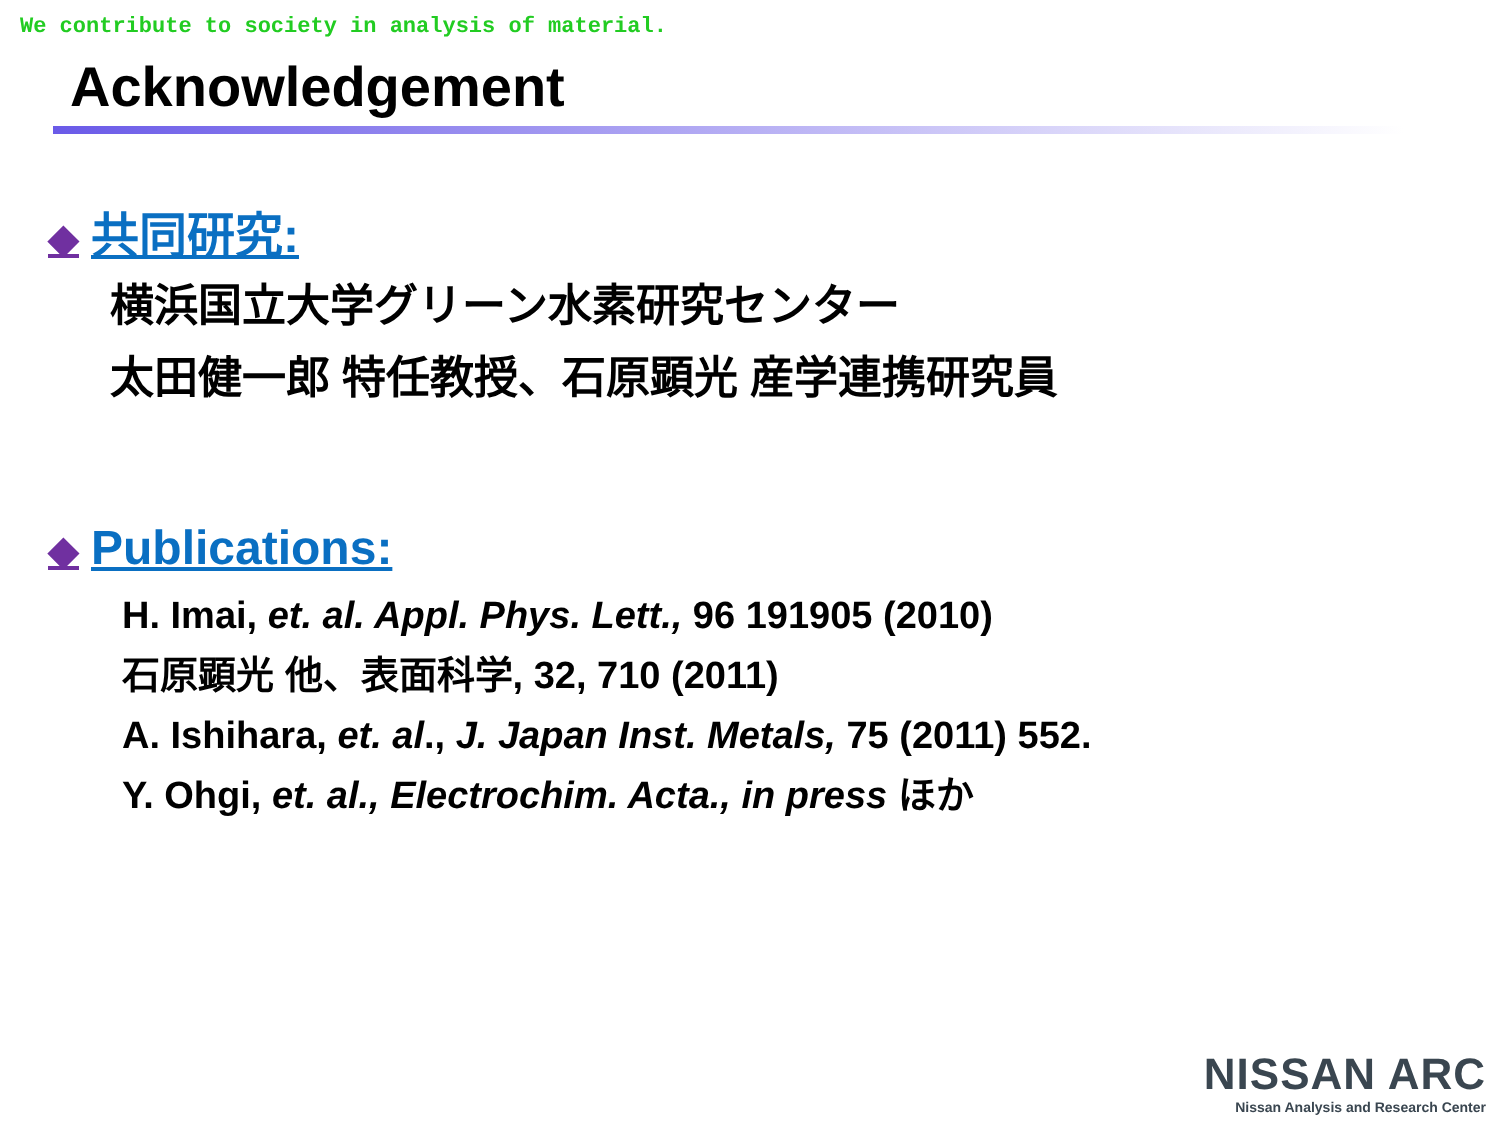We contribute to society in analysis of material.
Acknowledgement
◆ 共同研究:
横浜国立大学グリーン水素研究センター
太田健一郎 特任教授、石原顕光 産学連携研究員
◆ Publications:
H. Imai, et. al. Appl. Phys. Lett., 96 191905 (2010)
石原顕光 他、表面科学, 32, 710 (2011)
A. Ishihara, et. al., J. Japan Inst. Metals, 75 (2011) 552.
Y. Ohgi, et. al., Electrochim. Acta., in press ほか
NISSAN ARC
Nissan Analysis and Research Center